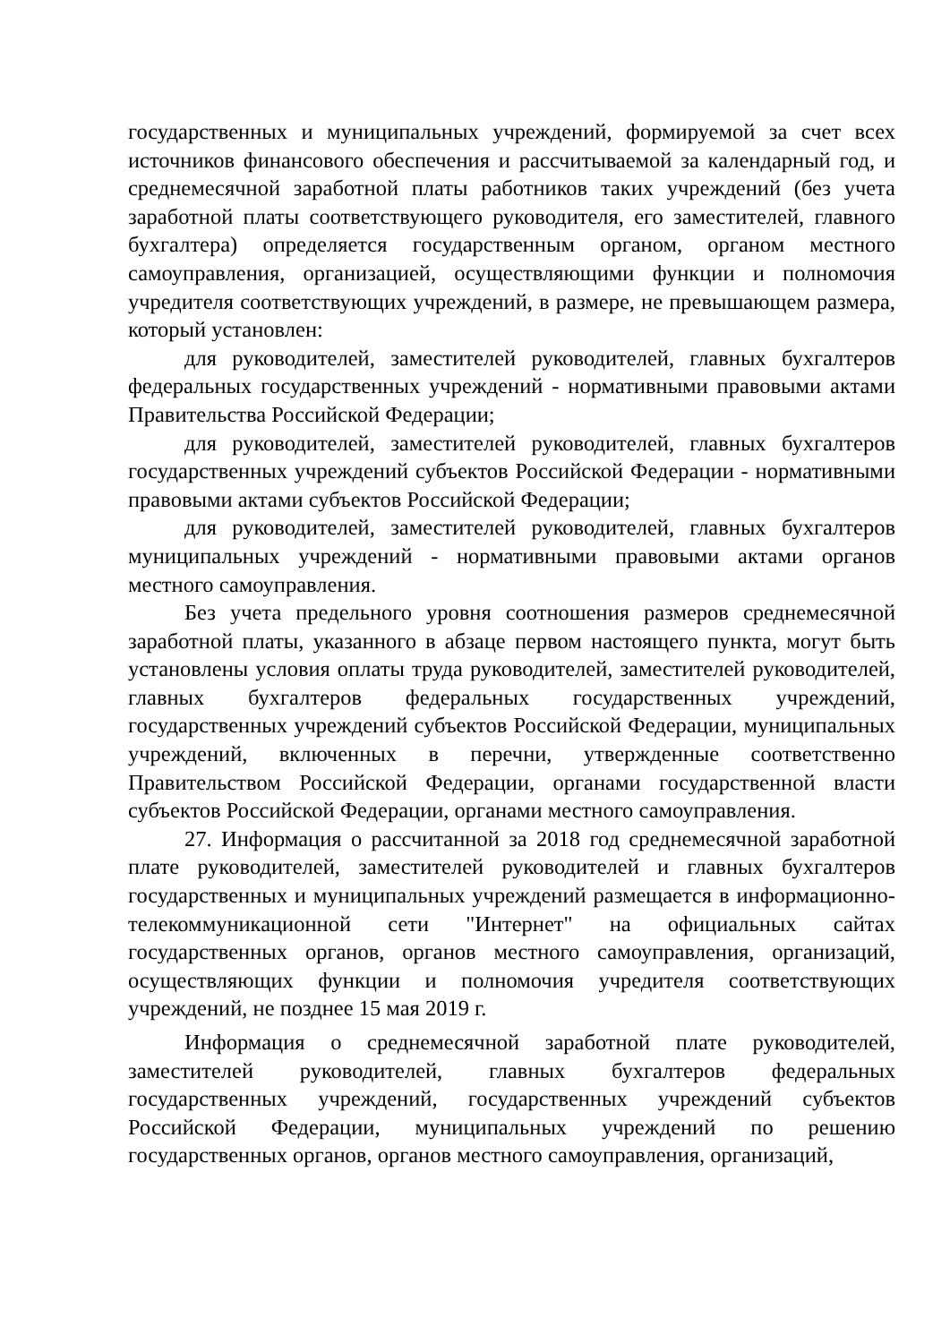государственных и муниципальных учреждений, формируемой за счет всех источников финансового обеспечения и рассчитываемой за календарный год, и среднемесячной заработной платы работников таких учреждений (без учета заработной платы соответствующего руководителя, его заместителей, главного бухгалтера) определяется государственным органом, органом местного самоуправления, организацией, осуществляющими функции и полномочия учредителя соответствующих учреждений, в размере, не превышающем размера, который установлен:
для руководителей, заместителей руководителей, главных бухгалтеров федеральных государственных учреждений - нормативными правовыми актами Правительства Российской Федерации;
для руководителей, заместителей руководителей, главных бухгалтеров государственных учреждений субъектов Российской Федерации - нормативными правовыми актами субъектов Российской Федерации;
для руководителей, заместителей руководителей, главных бухгалтеров муниципальных учреждений - нормативными правовыми актами органов местного самоуправления.
Без учета предельного уровня соотношения размеров среднемесячной заработной платы, указанного в абзаце первом настоящего пункта, могут быть установлены условия оплаты труда руководителей, заместителей руководителей, главных бухгалтеров федеральных государственных учреждений, государственных учреждений субъектов Российской Федерации, муниципальных учреждений, включенных в перечни, утвержденные соответственно Правительством Российской Федерации, органами государственной власти субъектов Российской Федерации, органами местного самоуправления.
27. Информация о рассчитанной за 2018 год среднемесячной заработной плате руководителей, заместителей руководителей и главных бухгалтеров государственных и муниципальных учреждений размещается в информационно-телекоммуникационной сети "Интернет" на официальных сайтах государственных органов, органов местного самоуправления, организаций, осуществляющих функции и полномочия учредителя соответствующих учреждений, не позднее 15 мая 2019 г.
Информация о среднемесячной заработной плате руководителей, заместителей руководителей, главных бухгалтеров федеральных государственных учреждений, государственных учреждений субъектов Российской Федерации, муниципальных учреждений по решению государственных органов, органов местного самоуправления, организаций,